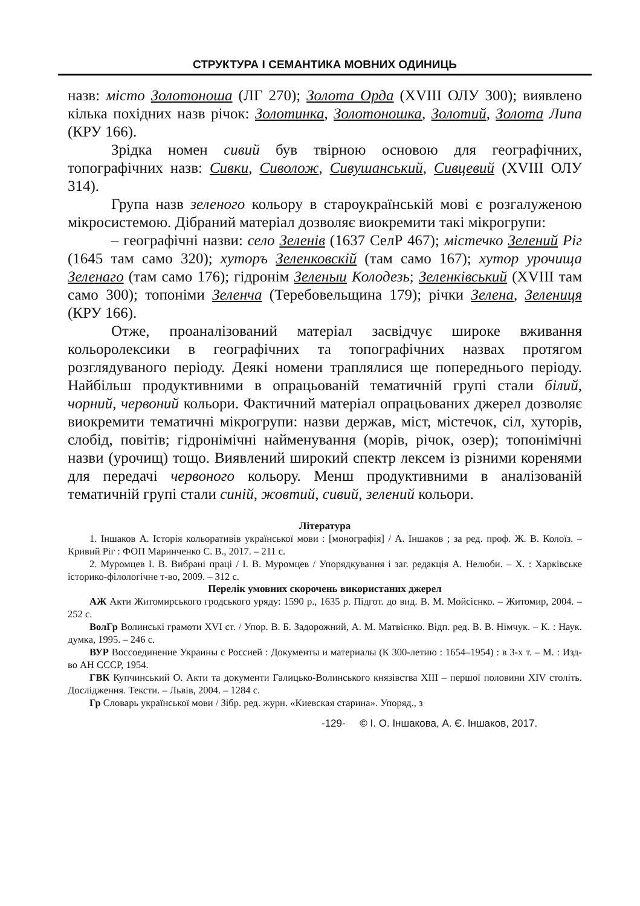СТРУКТУРА І СЕМАНТИКА МОВНИХ ОДИНИЦЬ
назв: місто Золотоноша (ЛГ 270); Золота Орда (XVIII ОЛУ 300); виявлено кілька похідних назв річок: Золотинка, Золотоношка, Золотий, Золота Липа (КРУ 166).
Зрідка номен сивий був твірною основою для географічних, топографічних назв: Сивки, Сиволож, Сивушанський, Сивцевий (XVIII ОЛУ 314).
Група назв зеленого кольору в староукраїнській мові є розгалуженою мікросистемою. Дібраний матеріал дозволяє виокремити такі мікрогрупи:
– географічні назви: село Зеленів (1637 СелР 467); містечко Зелений Ріг (1645 там само 320); хуторъ Зеленковскій (там само 167); хутор урочища Зеленаго (там само 176); гідронім Зеленыи Колодезь; Зеленківський (XVIII там само 300); топоніми Зеленча (Теребовельщина 179); річки Зелена, Зелениця (КРУ 166).
Отже, проаналізований матеріал засвідчує широке вживання кольоролексики в географічних та топографічних назвах протягом розглядуваного періоду. Деякі номени траплялися ще попереднього періоду. Найбільш продуктивними в опрацьованій тематичній групі стали білий, чорний, червоний кольори. Фактичний матеріал опрацьованих джерел дозволяє виокремити тематичні мікрогрупи: назви держав, міст, містечок, сіл, хуторів, слобід, повітів; гідронімічні найменування (морів, річок, озер); топонімічні назви (урочищ) тощо. Виявлений широкий спектр лексем із різними коренями для передачі червоного кольору. Менш продуктивними в аналізованій тематичній групі стали синій, жовтий, сивий, зелений кольори.
Література
1. Іншаков А. Історія кольоративів української мови : [монографія] / А. Іншаков ; за ред. проф. Ж. В. Колоїз. – Кривий Ріг : ФОП Маринченко С. В., 2017. – 211 с.
2. Муромцев І. В. Вибрані праці / І. В. Муромцев / Упорядкування і заг. редакція А. Нелюби. – Х. : Харківське історико-філологічне т-во, 2009. – 312 с.
Перелік умовних скорочень використаних джерел
АЖ Акти Житомирського гродського уряду: 1590 р., 1635 р. Підгот. до вид. В. М. Мойсієнко. – Житомир, 2004. – 252 с.
ВолГр Волинські грамоти XVI ст. / Упор. В. Б. Задорожний, А. М. Матвієнко. Відп. ред. В. В. Німчук. – К. : Наук. думка, 1995. – 246 с.
ВУР Воссоединение Украины с Россией : Документы и материалы (К 300-летию : 1654–1954) : в 3-х т. – М. : Изд-во АН СССР, 1954.
ГВК Купчинський О. Акти та документи Галицько-Волинського князівства XIII – першої половини XIV століть. Дослідження. Тексти. – Львів, 2004. – 1284 с.
Гр Словарь української мови / Зібр. ред. журн. «Киевская старина». Упоряд., з
-129- © І. О. Іншакова, А. Є. Іншаков, 2017.